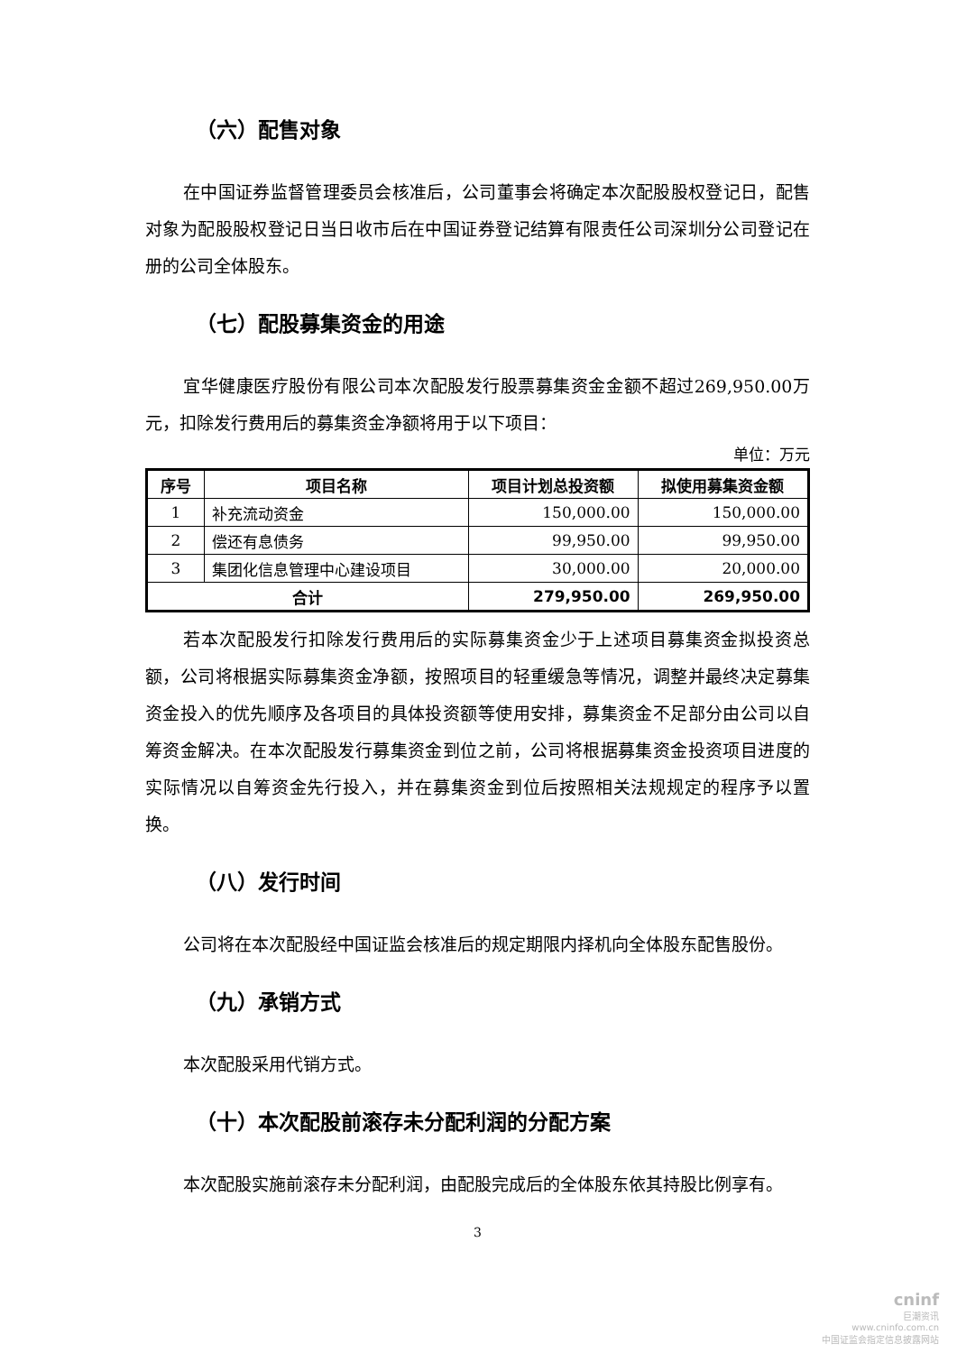（六）配售对象
在中国证券监督管理委员会核准后，公司董事会将确定本次配股股权登记日，配售对象为配股股权登记日当日收市后在中国证券登记结算有限责任公司深圳分公司登记在册的公司全体股东。
（七）配股募集资金的用途
宜华健康医疗股份有限公司本次配股发行股票募集资金金额不超过269,950.00万元，扣除发行费用后的募集资金净额将用于以下项目：
单位：万元
| 序号 | 项目名称 | 项目计划总投资额 | 拟使用募集资金额 |
| --- | --- | --- | --- |
| 1 | 补充流动资金 | 150,000.00 | 150,000.00 |
| 2 | 偿还有息债务 | 99,950.00 | 99,950.00 |
| 3 | 集团化信息管理中心建设项目 | 30,000.00 | 20,000.00 |
| 合计 | | 279,950.00 | 269,950.00 |
若本次配股发行扣除发行费用后的实际募集资金少于上述项目募集资金拟投资总额，公司将根据实际募集资金净额，按照项目的轻重缓急等情况，调整并最终决定募集资金投入的优先顺序及各项目的具体投资额等使用安排，募集资金不足部分由公司以自筹资金解决。在本次配股发行募集资金到位之前，公司将根据募集资金投资项目进度的实际情况以自筹资金先行投入，并在募集资金到位后按照相关法规规定的程序予以置换。
（八）发行时间
公司将在本次配股经中国证监会核准后的规定期限内择机向全体股东配售股份。
（九）承销方式
本次配股采用代销方式。
（十）本次配股前滚存未分配利润的分配方案
本次配股实施前滚存未分配利润，由配股完成后的全体股东依其持股比例享有。
3
cninf
巨潮资讯
www.cninfo.com.cn
中国证监会指定信息披露网站